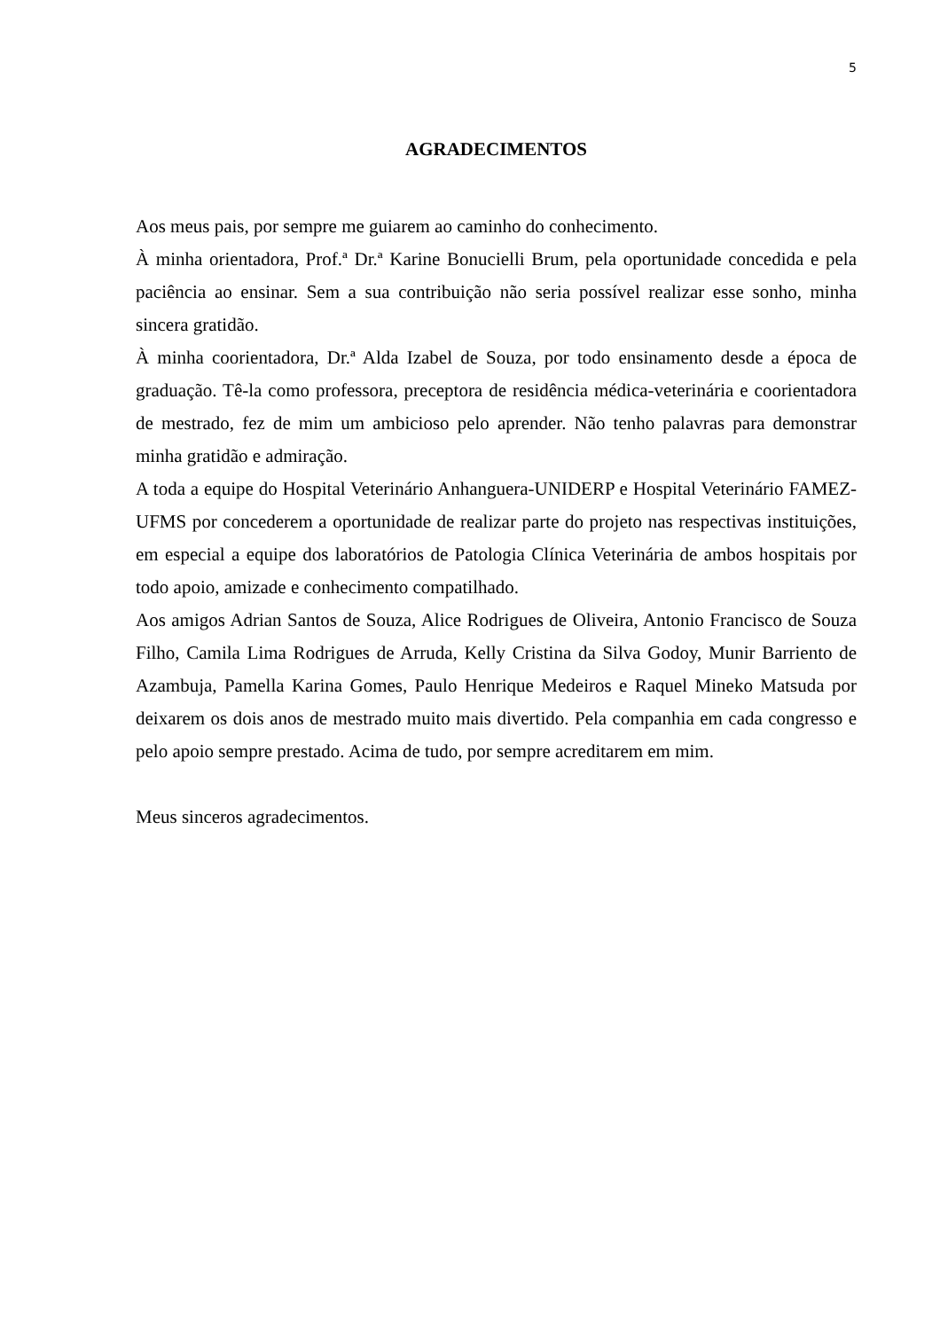5
AGRADECIMENTOS
Aos meus pais, por sempre me guiarem ao caminho do conhecimento.
À minha orientadora, Prof.ª Dr.ª Karine Bonucielli Brum, pela oportunidade concedida e pela paciência ao ensinar. Sem a sua contribuição não seria possível realizar esse sonho, minha sincera gratidão.
À minha coorientadora, Dr.ª Alda Izabel de Souza, por todo ensinamento desde a época de graduação. Tê-la como professora, preceptora de residência médica-veterinária e coorientadora de mestrado, fez de mim um ambicioso pelo aprender. Não tenho palavras para demonstrar minha gratidão e admiração.
A toda a equipe do Hospital Veterinário Anhanguera-UNIDERP e Hospital Veterinário FAMEZ-UFMS por concederem a oportunidade de realizar parte do projeto nas respectivas instituições, em especial a equipe dos laboratórios de Patologia Clínica Veterinária de ambos hospitais por todo apoio, amizade e conhecimento compatilhado.
Aos amigos Adrian Santos de Souza, Alice Rodrigues de Oliveira, Antonio Francisco de Souza Filho, Camila Lima Rodrigues de Arruda, Kelly Cristina da Silva Godoy, Munir Barriento de Azambuja, Pamella Karina Gomes, Paulo Henrique Medeiros e Raquel Mineko Matsuda por deixarem os dois anos de mestrado muito mais divertido. Pela companhia em cada congresso e pelo apoio sempre prestado. Acima de tudo, por sempre acreditarem em mim.
Meus sinceros agradecimentos.